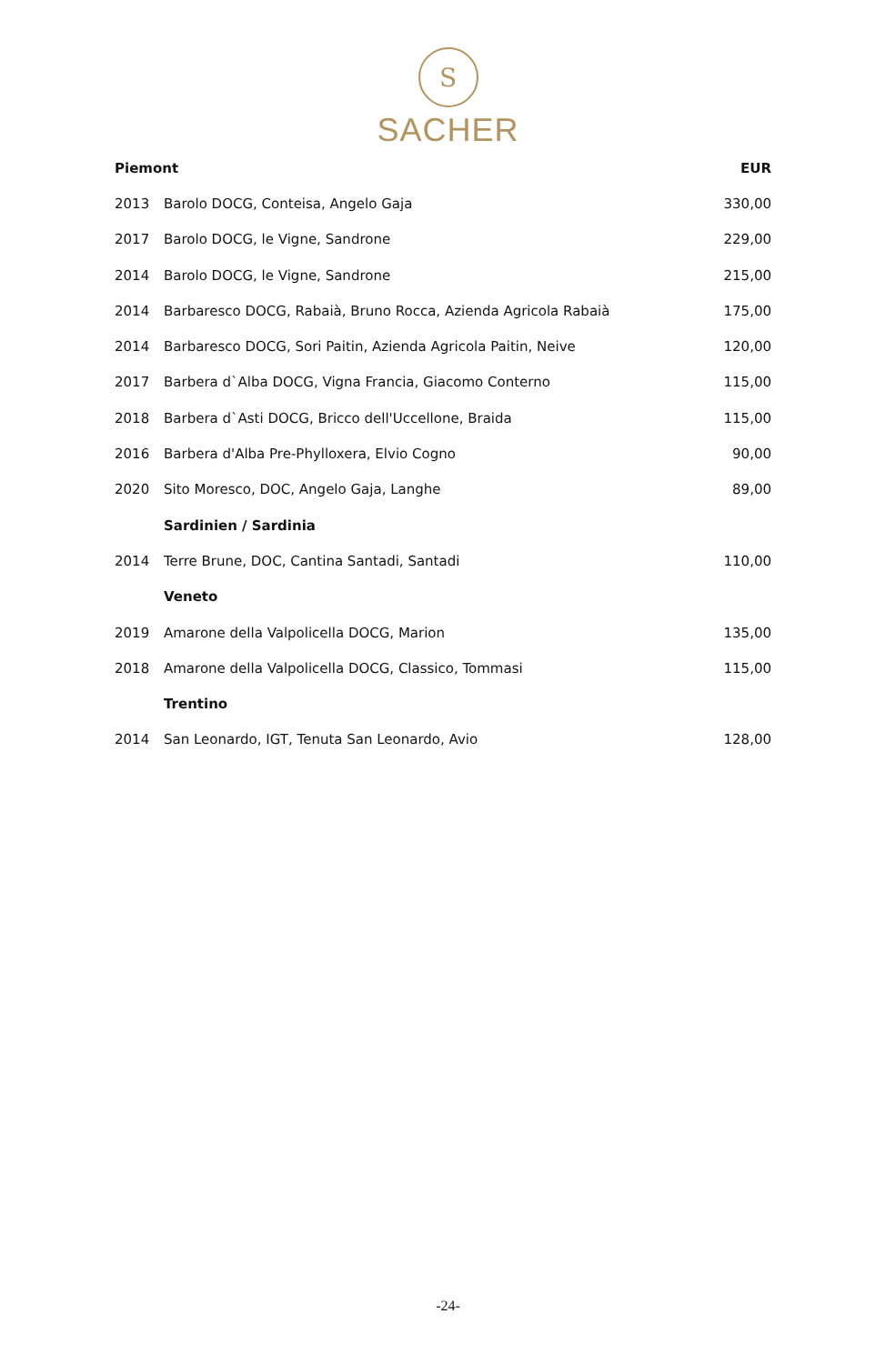S
SACHER
| Piemont | | EUR |
| --- | --- | --- |
| 2013 | Barolo DOCG, Conteisa, Angelo Gaja | 330,00 |
| 2017 | Barolo DOCG, le Vigne, Sandrone | 229,00 |
| 2014 | Barolo DOCG, le Vigne, Sandrone | 215,00 |
| 2014 | Barbaresco DOCG, Rabaià, Bruno Rocca, Azienda Agricola Rabaià | 175,00 |
| 2014 | Barbaresco DOCG, Sori Paitin, Azienda Agricola Paitin, Neive | 120,00 |
| 2017 | Barbera d`Alba DOCG, Vigna Francia, Giacomo Conterno | 115,00 |
| 2018 | Barbera d`Asti DOCG, Bricco dell'Uccellone, Braida | 115,00 |
| 2016 | Barbera d'Alba Pre-Phylloxera, Elvio Cogno | 90,00 |
| 2020 | Sito Moresco, DOC, Angelo Gaja, Langhe | 89,00 |
| | Sardinien / Sardinia | |
| 2014 | Terre Brune, DOC, Cantina Santadi, Santadi | 110,00 |
| | Veneto | |
| 2019 | Amarone della Valpolicella DOCG, Marion | 135,00 |
| 2018 | Amarone della Valpolicella DOCG, Classico, Tommasi | 115,00 |
| | Trentino | |
| 2014 | San Leonardo, IGT, Tenuta San Leonardo, Avio | 128,00 |
-24-